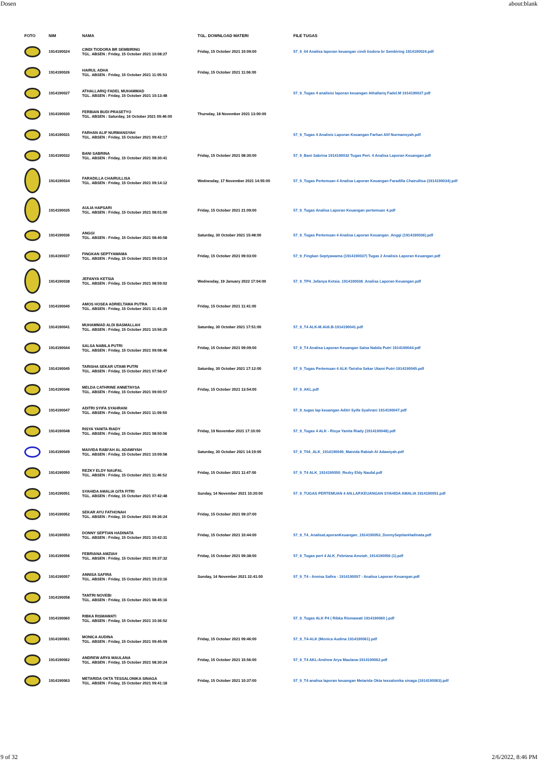Dosen about:blank
| FOTO | NIM | NAMA | TGL. DOWNLOAD MATERI | FILE TUGAS |
| --- | --- | --- | --- | --- |
| | 1914190024 | CINDI TIODORA BR SEMBIRING TGL. ABSEN : Friday, 15 October 2021 10:08:27 | Friday, 15 October 2021 10:09:00 | 57_9_04 Analisa laporan keuangan cindi tiodora br Sembiring 1914190024.pdf |
| | 1914190026 | HAIRUL ADHA TGL. ABSEN : Friday, 15 October 2021 11:05:53 | Friday, 15 October 2021 11:06:00 | |
| | 1914190027 | ATHALLARIQ FADEL MUHAMMAD TGL. ABSEN : Friday, 15 October 2021 10:13:48 | | 57_9_Tugas 4 analisisi laporan keuangan Athallariq Fadel.M 1914190027.pdf |
| | 1914190030 | FERBIAN BUDI PRASETYO TGL. ABSEN : Saturday, 16 October 2021 09:46:00 | Thursday, 18 November 2021 13:00:00 | |
| | 1914190031 | FARHAN ALIF NURMANSYAH TGL. ABSEN : Friday, 15 October 2021 09:42:17 | | 57_9_Tugas 4 Analisis Laporan Keuangan Farhan Alif Nurmansyah.pdf |
| | 1914190032 | BANI SABRINA TGL. ABSEN : Friday, 15 October 2021 08:30:41 | Friday, 15 October 2021 08:30:00 | 57_9_Bani Sabrina 1914190032 Tugas Pert. 4 Analisa Laporan Keuangan.pdf |
| | 1914190034 | FARADILLA CHAIRULLISA TGL. ABSEN : Friday, 15 October 2021 09:14:12 | Wednesday, 17 November 2021 14:55:00 | 57_9_Tugas Pertemuan 4 Analisa Laporan Keuangan Faradilla Chairullisa (1914190034).pdf |
| | 1914190035 | AULIA HAPSARI TGL. ABSEN : Friday, 15 October 2021 08:01:00 | Friday, 15 October 2021 21:09:00 | 57_9_Tugas Analisa Laporan Keuangan pertemuan 4.pdf |
| | 1914190036 | ANGGI TGL. ABSEN : Friday, 15 October 2021 08:40:58 | Saturday, 30 October 2021 15:48:00 | 57_9_Tugas Pertemuan 4 Analisa Laporan Keuangan_Anggi (1914190036).pdf |
| | 1914190037 | FINGKAN SEPTYAWAMA TGL. ABSEN : Friday, 15 October 2021 09:03:14 | Friday, 15 October 2021 09:03:00 | 57_9_Fingkan Septyawama (1914190037) Tugas 2 Analisis Laporan Keuangan.pdf |
| | 1914190038 | JEFANYA KETSIA TGL. ABSEN : Friday, 15 October 2021 08:59:02 | Wednesday, 19 January 2022 17:04:00 | 57_9_TP4_Jefanya Ketsia_1914190038_Analisa Laporan Keuangan.pdf |
| | 1914190040 | AMOS HOSEA ADRIELTAMA PUTRA TGL. ABSEN : Friday, 15 October 2021 11:41:39 | Friday, 15 October 2021 11:41:00 | |
| | 1914190041 | MUHAMMAD ALDI BASMALLAH TGL. ABSEN : Friday, 15 October 2021 10:56:25 | Saturday, 30 October 2021 17:51:00 | 57_9_T4 ALK-M.Aldi.B-1914190041.pdf |
| | 1914190044 | SALSA NABILA PUTRI TGL. ABSEN : Friday, 15 October 2021 09:08:46 | Friday, 15 October 2021 09:09:00 | 57_9_T4 Analisa Laporan Keuangan Salsa Nabila Putri 1914190044.pdf |
| | 1914190045 | TARISHA SEKAR UTAMI PUTRI TGL. ABSEN : Friday, 15 October 2021 07:58:47 | Saturday, 30 October 2021 17:12:00 | 57_9_Tugas Pertemuan 4 ALK-Tarisha Sekar Utami Putri-1914190045.pdf |
| | 1914190046 | MELDA CATHRINE ANNETAYSA TGL. ABSEN : Friday, 15 October 2021 09:00:57 | Friday, 15 October 2021 13:54:00 | 57_9_AKL.pdf |
| | 1914190047 | ADITRI SYIFA SYAHRANI TGL. ABSEN : Friday, 15 October 2021 11:09:50 | | 57_9_tugas lap keuangan Aditri Syifa Syahrani 1914190047.pdf |
| | 1914190048 | RISYA YANITA RIADY TGL. ABSEN : Friday, 15 October 2021 08:50:56 | Friday, 19 November 2021 17:10:00 | 57_9_Tugas 4 ALK - Risya Yanita Riady (1914190048).pdf |
| | 1914190049 | MAIVIDA RABI'AH AL ADAWIYAH TGL. ABSEN : Friday, 15 October 2021 10:09:58 | Saturday, 30 October 2021 14:19:00 | 57_9_T04_ALK_1914190049_Maivida Rabiah Al Adawiyah.pdf |
| | 1914190050 | REZKY ELDY NAUFAL TGL. ABSEN : Friday, 15 October 2021 11:46:52 | Friday, 15 October 2021 11:47:00 | 57_9_T4 ALK_1914190050_Rezky Eldy Naufal.pdf |
| | 1914190051 | SYAHIDA AMALIA GITA FITRI TGL. ABSEN : Friday, 15 October 2021 07:42:48 | Sunday, 14 November 2021 10:20:00 | 57_9_TUGAS PERTEMUAN 4 AN.LAP.KEUANGAN SYAHIDA AMALIA 1914190051.pdf |
| | 1914190052 | SEKAR AYU FATHONAH TGL. ABSEN : Friday, 15 October 2021 09:36:24 | Friday, 15 October 2021 09:37:00 | |
| | 1914190053 | DONNY SEPTIAN HADINATA TGL. ABSEN : Friday, 15 October 2021 10:42:31 | Friday, 15 October 2021 10:44:00 | 57_9_T4_AnalisaLaporanKeuangan_1914190053_DonnySeptianHadinata.pdf |
| | 1914190056 | FEBRIANA AMZIAH TGL. ABSEN : Friday, 15 October 2021 09:37:32 | Friday, 15 October 2021 09:38:00 | 57_9_Tugas pert 4 ALK_Febriana Amziah_1914190056 (1).pdf |
| | 1914190057 | ANNISA SAFIRA TGL. ABSEN : Friday, 15 October 2021 10:23:16 | Sunday, 14 November 2021 22:41:00 | 57_9_T4 - Annisa Safira - 1914190057 - Analisa Laporan Keuangan.pdf |
| | 1914190058 | TANTRI NOVEBI TGL. ABSEN : Friday, 15 October 2021 08:45:16 | | |
| | 1914190060 | RIBKA RISMAWATI TGL. ABSEN : Friday, 15 October 2021 10:36:52 | | 57_9_Tugas ALK P4 ( Ribka Rismawati 1914190060 ).pdf |
| | 1914190061 | MONICA AUDINA TGL. ABSEN : Friday, 15 October 2021 09:45:09 | Friday, 15 October 2021 09:46:00 | 57_9_T4-ALK (Monica Audina 1914190061).pdf |
| | 1914190062 | ANDREW ARYA MAULANA TGL. ABSEN : Friday, 15 October 2021 08:30:24 | Friday, 15 October 2021 15:56:00 | 57_9_T4 AKL-Andrew Arya Maulana-1914190062.pdf |
| | 1914190063 | METARIDA OKTA TESSALONIKA SINAGA TGL. ABSEN : Friday, 15 October 2021 09:41:18 | Friday, 15 October 2021 10:37:00 | 57_9_T4 analisa laporan keuangan Metarida Okta tessalonika sinaga (1914190063).pdf |
9 of 32 2/6/2022, 8:46 PM